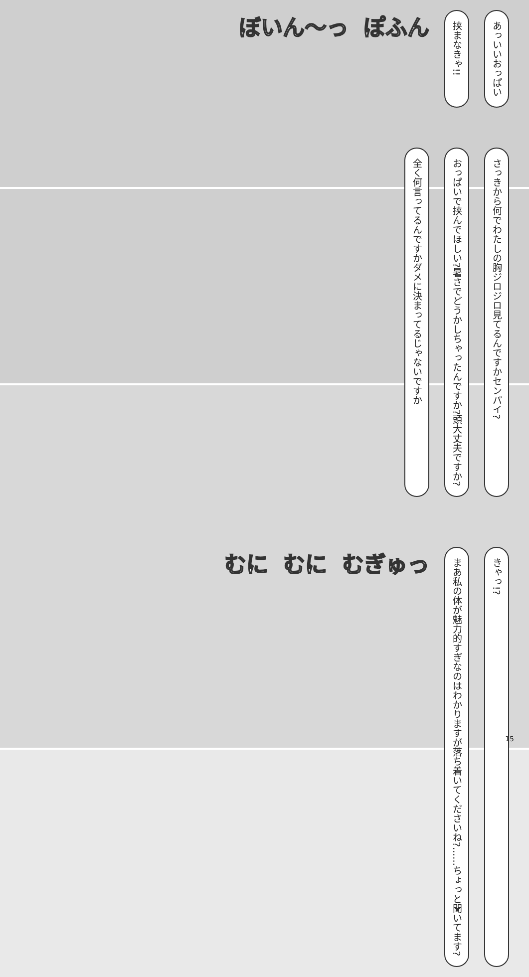あっいいおっぱい
挟まなきゃ!!
ぽふん ぼいん〜っ
さっきから何でわたしの胸ジロジロ見てるんですかセンパイ?
おっぱいで挟んでほしい?暑さでどうかしちゃったんですか?頭大丈夫ですか?
全く何言ってるんですかダメに決まってるじゃないですか
きゃっ!?
まあ私の体が魅力的すぎなのはわかりますが落ち着いてくださいね?……ちょっと聞いてます?
むぎゅっ むに むに
15